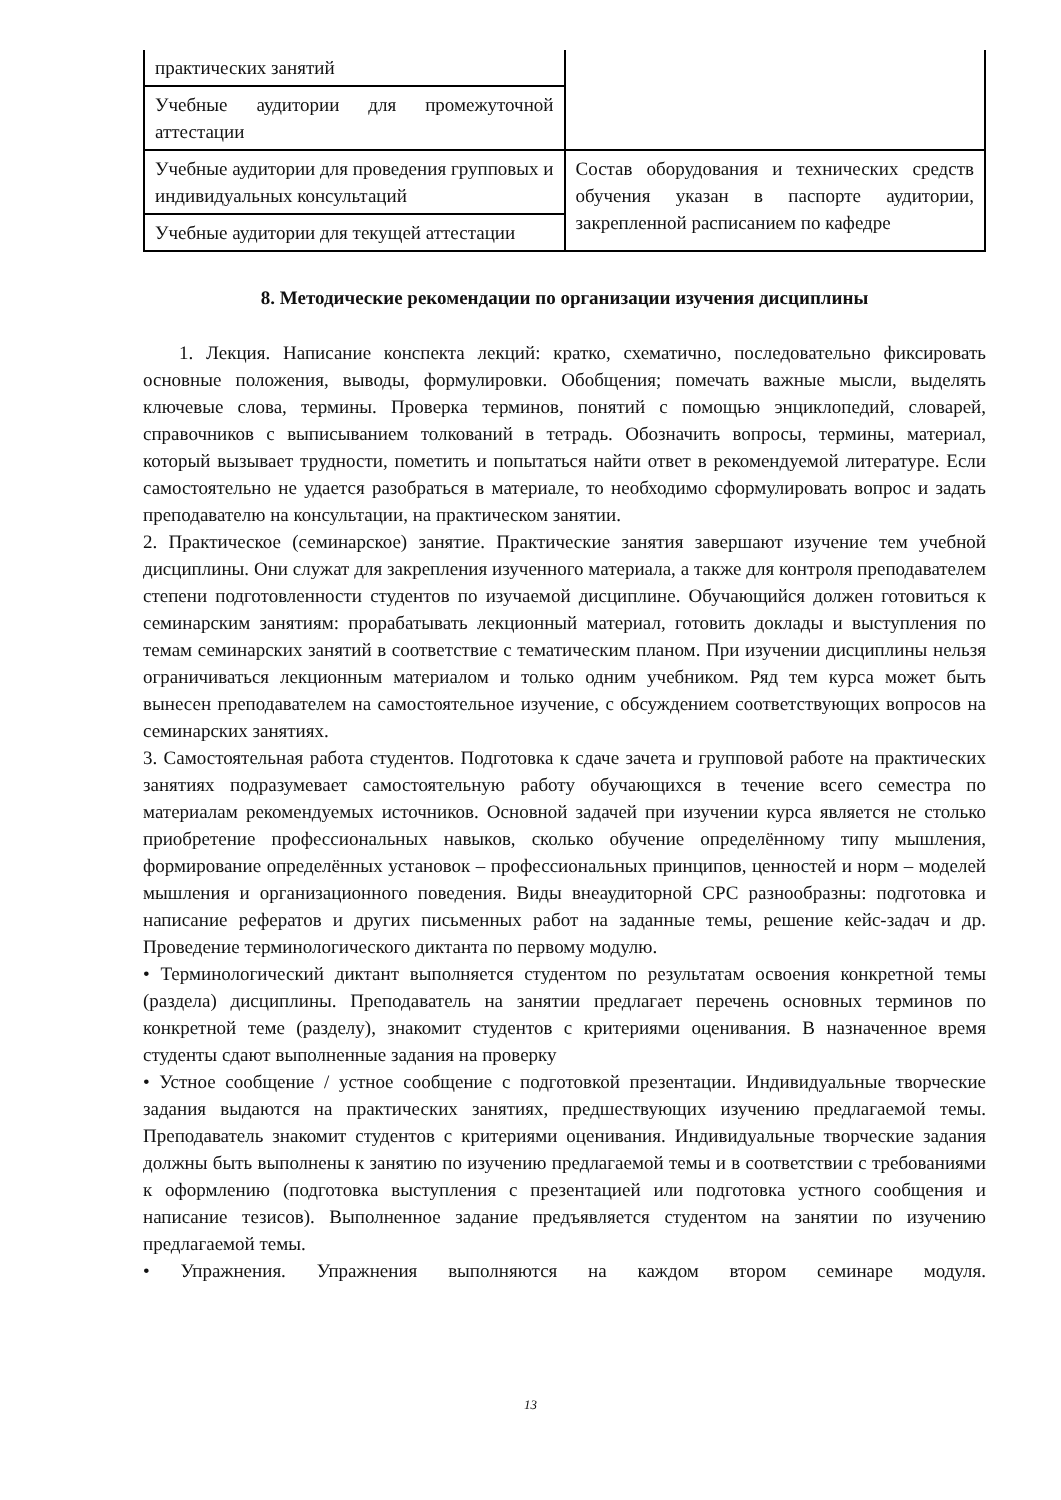| практических занятий | |
| Учебные аудитории для промежуточной аттестации | |
| Учебные аудитории для проведения групповых и индивидуальных консультаций | Состав оборудования и технических средств обучения указан в паспорте аудитории, закрепленной расписанием по кафедре |
| Учебные аудитории для текущей аттестации | |
8. Методические рекомендации по организации изучения дисциплины
1. Лекция. Написание конспекта лекций: кратко, схематично, последовательно фиксировать основные положения, выводы, формулировки. Обобщения; помечать важные мысли, выделять ключевые слова, термины. Проверка терминов, понятий с помощью энциклопедий, словарей, справочников с выписыванием толкований в тетрадь. Обозначить вопросы, термины, материал, который вызывает трудности, пометить и попытаться найти ответ в рекомендуемой литературе. Если самостоятельно не удается разобраться в материале, то необходимо сформулировать вопрос и задать преподавателю на консультации, на практическом занятии.
2. Практическое (семинарское) занятие. Практические занятия завершают изучение тем учебной дисциплины. Они служат для закрепления изученного материала, а также для контроля преподавателем степени подготовленности студентов по изучаемой дисциплине. Обучающийся должен готовиться к семинарским занятиям: прорабатывать лекционный материал, готовить доклады и выступления по темам семинарских занятий в соответствие с тематическим планом. При изучении дисциплины нельзя ограничиваться лекционным материалом и только одним учебником. Ряд тем курса может быть вынесен преподавателем на самостоятельное изучение, с обсуждением соответствующих вопросов на семинарских занятиях.
3. Самостоятельная работа студентов. Подготовка к сдаче зачета и групповой работе на практических занятиях подразумевает самостоятельную работу обучающихся в течение всего семестра по материалам рекомендуемых источников. Основной задачей при изучении курса является не столько приобретение профессиональных навыков, сколько обучение определённому типу мышления, формирование определённых установок – профессиональных принципов, ценностей и норм – моделей мышления и организационного поведения. Виды внеаудиторной СРС разнообразны: подготовка и написание рефератов и других письменных работ на заданные темы, решение кейс-задач и др. Проведение терминологического диктанта по первому модулю.
• Терминологический диктант выполняется студентом по результатам освоения конкретной темы (раздела) дисциплины. Преподаватель на занятии предлагает перечень основных терминов по конкретной теме (разделу), знакомит студентов с критериями оценивания. В назначенное время студенты сдают выполненные задания на проверку
• Устное сообщение / устное сообщение с подготовкой презентации. Индивидуальные творческие задания выдаются на практических занятиях, предшествующих изучению предлагаемой темы. Преподаватель знакомит студентов с критериями оценивания. Индивидуальные творческие задания должны быть выполнены к занятию по изучению предлагаемой темы и в соответствии с требованиями к оформлению (подготовка выступления с презентацией или подготовка устного сообщения и написание тезисов). Выполненное задание предъявляется студентом на занятии по изучению предлагаемой темы.
• Упражнения. Упражнения выполняются на каждом втором семинаре модуля.
13